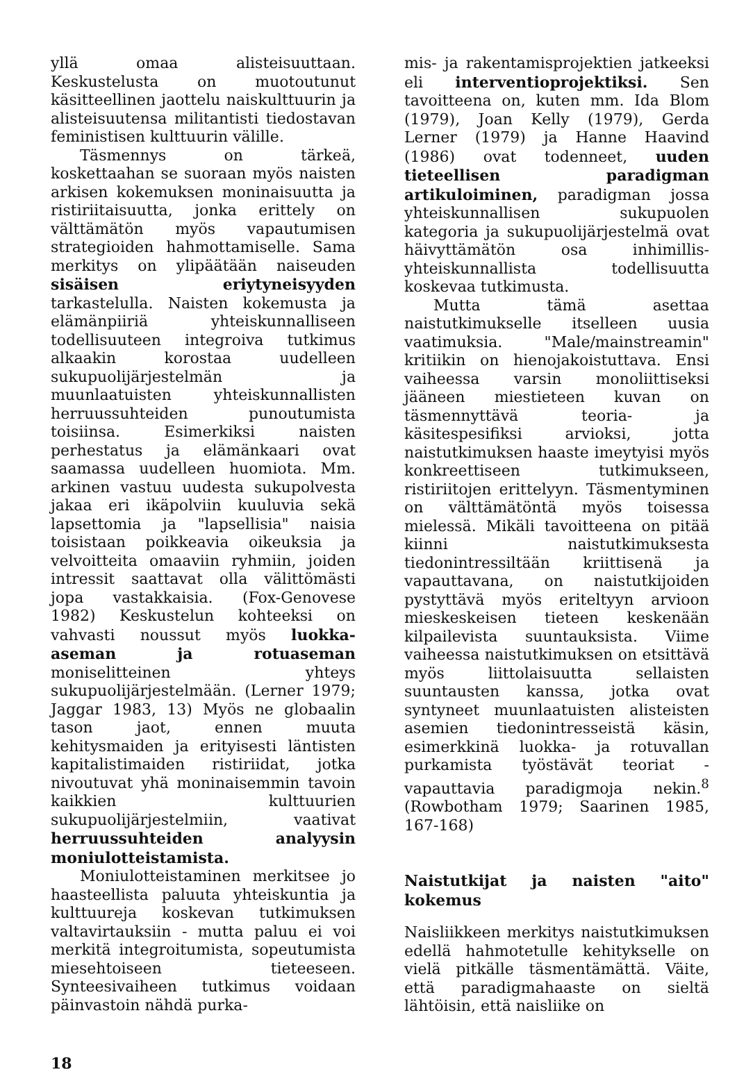yllä omaa alisteisuuttaan. Keskustelusta on muotoutunut käsitteellinen jaottelu naiskulttuurin ja alisteisuutensa militantisti tiedostavan feministisen kulttuurin välille.
Täsmennys on tärkeä, koskettaahan se suoraan myös naisten arkisen kokemuksen moninaisuutta ja ristiriitaisuutta, jonka erittely on välttämätön myös vapautumisen strategioiden hahmottamiselle. Sama merkitys on ylipäätään naiseuden sisäisen eriytyneisyyden tarkastelulla. Naisten kokemusta ja elämänpiiriä yhteiskunnalliseen todellisuuteen integroiva tutkimus alkaakin korostaa uudelleen sukupuolijärjestelmän ja muunlaatuisten yhteiskunnallisten herruussuhteiden punoutumista toisiinsa. Esimerkiksi naisten perhestatus ja elämänkaari ovat saamassa uudelleen huomiota. Mm. arkinen vastuu uudesta sukupolvesta jakaa eri ikäpolviin kuuluvia sekä lapsettomia ja "lapsellisia" naisia toisistaan poikkeavia oikeuksia ja velvoitteita omaaviin ryhmiin, joiden intressit saattavat olla välittömästi jopa vastakkaisia. (Fox-Genovese 1982) Keskustelun kohteeksi on vahvasti noussut myös luokka-aseman ja rotuaseman moniselitteinen yhteys sukupuolijärjestelmään. (Lerner 1979; Jaggar 1983, 13) Myös ne globaalin tason jaot, ennen muuta kehitysmaiden ja erityisesti läntisten kapitalistimaiden ristiriidat, jotka nivoutuvat yhä moninaisemmin tavoin kaikkien kulttuurien sukupuolijärjestelmiin, vaativat herruussuhteiden analyysin moniulotteistamista.
Moniulotteistaminen merkitsee jo haasteellista paluuta yhteiskuntia ja kulttuureja koskevan tutkimuksen valtavirtauksiin - mutta paluu ei voi merkitä integroitumista, sopeutumista miesehtoiseen tieteeseen. Synteesivaiheen tutkimus voidaan päinvastoin nähdä purka-
mis- ja rakentamisprojektien jatkeeksi eli interventioprojektiksi. Sen tavoitteena on, kuten mm. Ida Blom (1979), Joan Kelly (1979), Gerda Lerner (1979) ja Hanne Haavind (1986) ovat todenneet, uuden tieteellisen paradigman artikuloiminen, paradigman jossa yhteiskunnallisen sukupuolen kategoria ja sukupuolijärjestelmä ovat häivyttämätön osa inhimillis-yhteiskunnallista todellisuutta koskevaa tutkimusta.
Mutta tämä asettaa naistutkimukselle itselleen uusia vaatimuksia. "Male/mainstreamin" kritiikin on hienojakoistuttava. Ensi vaiheessa varsin monoliittiseksi jääneen miestieteen kuvan on täsmennyttävä teoria- ja käsitespesifiksi arvioksi, jotta naistutkimuksen haaste imeytyisi myös konkreettiseen tutkimukseen, ristiriitojen erittelyyn. Täsmentyminen on välttämätöntä myös toisessa mielessä. Mikäli tavoitteena on pitää kiinni naistutkimuksesta tiedonintressiltään kriittisenä ja vapauttavana, on naistutkijoiden pystyttävä myös eriteltyyn arvioon mieskeskeisen tieteen keskenään kilpailevista suuntauksista. Viime vaiheessa naistutkimuksen on etsittävä myös liittolaisuutta sellaisten suuntausten kanssa, jotka ovat syntyneet muunlaatuisten alisteisten asemien tiedonintresseistä käsin, esimerkkinä luokka- ja rotuvallan purkamista työstävät teoriat - vapauttavia paradigmoja nekin.<sup>8</sup> (Rowbotham 1979; Saarinen 1985, 167-168)
Naistutkijat ja naisten "aito" kokemus
Naisliikkeen merkitys naistutkimuksen edellä hahmotetulle kehitykselle on vielä pitkälle täsmentämättä. Väite, että paradigmahaaste on sieltä lähtöisin, että naisliike on
18